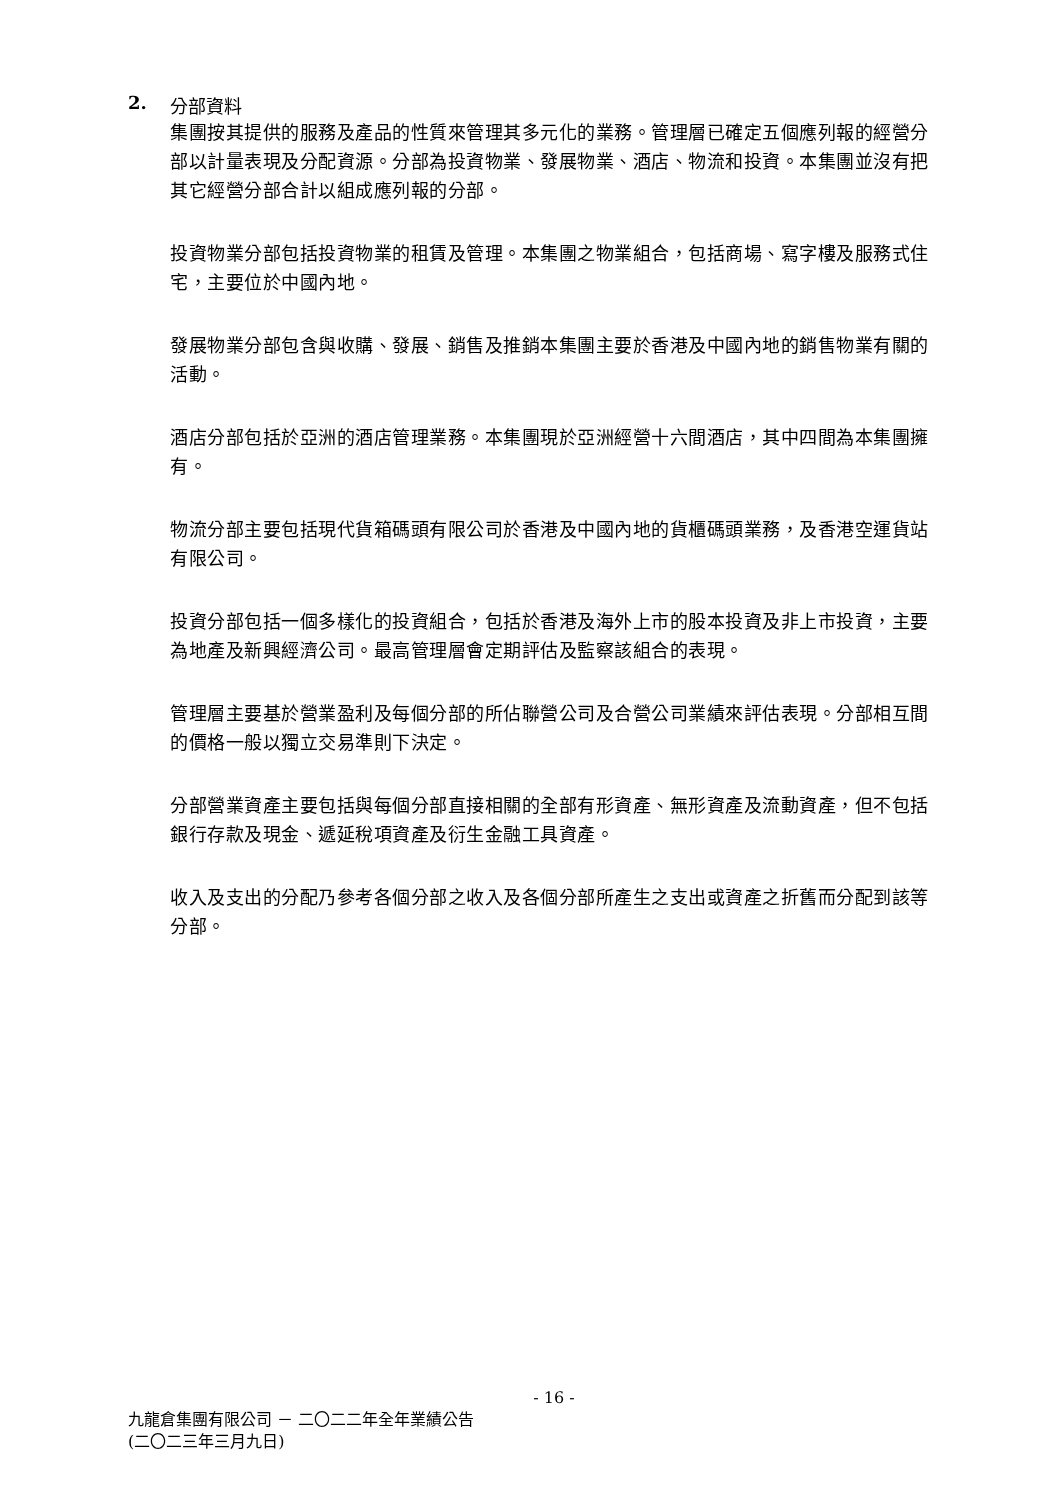2. 分部資料
集團按其提供的服務及產品的性質來管理其多元化的業務。管理層已確定五個應列報的經營分部以計量表現及分配資源。分部為投資物業、發展物業、酒店、物流和投資。本集團並沒有把其它經營分部合計以組成應列報的分部。
投資物業分部包括投資物業的租賃及管理。本集團之物業組合，包括商場、寫字樓及服務式住宅，主要位於中國內地。
發展物業分部包含與收購、發展、銷售及推銷本集團主要於香港及中國內地的銷售物業有關的活動。
酒店分部包括於亞洲的酒店管理業務。本集團現於亞洲經營十六間酒店，其中四間為本集團擁有。
物流分部主要包括現代貨箱碼頭有限公司於香港及中國內地的貨櫃碼頭業務，及香港空運貨站有限公司。
投資分部包括一個多樣化的投資組合，包括於香港及海外上市的股本投資及非上市投資，主要為地產及新興經濟公司。最高管理層會定期評估及監察該組合的表現。
管理層主要基於營業盈利及每個分部的所佔聯營公司及合營公司業績來評估表現。分部相互間的價格一般以獨立交易準則下決定。
分部營業資產主要包括與每個分部直接相關的全部有形資產、無形資產及流動資產，但不包括銀行存款及現金、遞延稅項資產及衍生金融工具資產。
收入及支出的分配乃參考各個分部之收入及各個分部所產生之支出或資產之折舊而分配到該等分部。
- 16 -
九龍倉集團有限公司 － 二〇二二年全年業績公告
(二〇二三年三月九日)